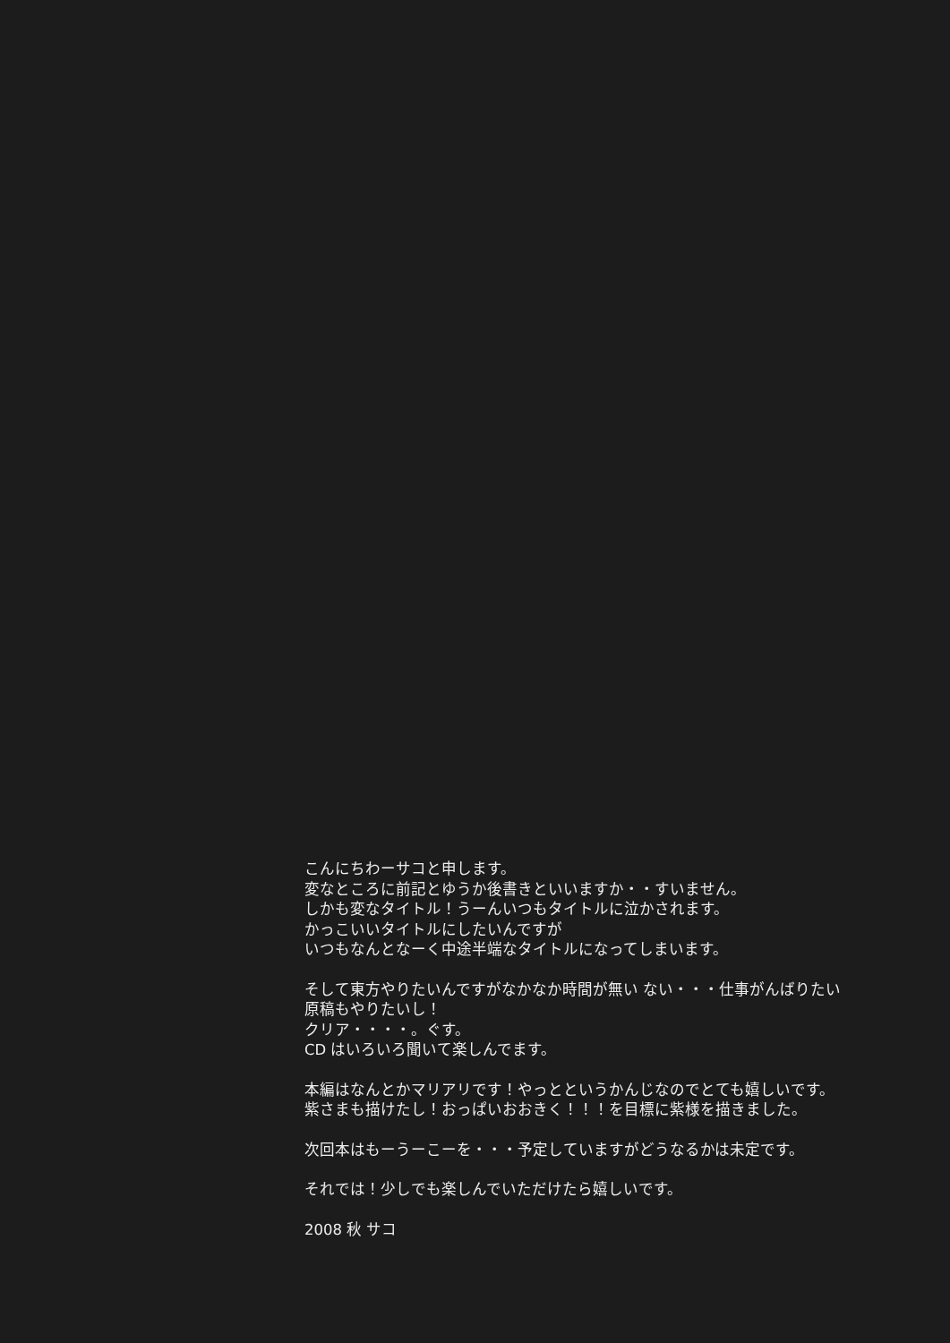こんにちわーサコと申します。
変なところに前記とゆうか後書きといいますか・・すいません。
しかも変なタイトル！うーんいつもタイトルに泣かされます。
かっこいいタイトルにしたいんですが
いつもなんとなーく中途半端なタイトルになってしまいます。
そして東方やりたいんですがなかなか時間が無い ない・・・仕事がんばりたい
原稿もやりたいし！
クリア・・・・。ぐす。
CD はいろいろ聞いて楽しんでます。
本編はなんとかマリアリです！やっとというかんじなのでとても嬉しいです。
紫さまも描けたし！おっぱいおおきく！！！を目標に紫様を描きました。
次回本はもーうーこーを・・・予定していますがどうなるかは未定です。
それでは！少しでも楽しんでいただけたら嬉しいです。
2008 秋 サコ